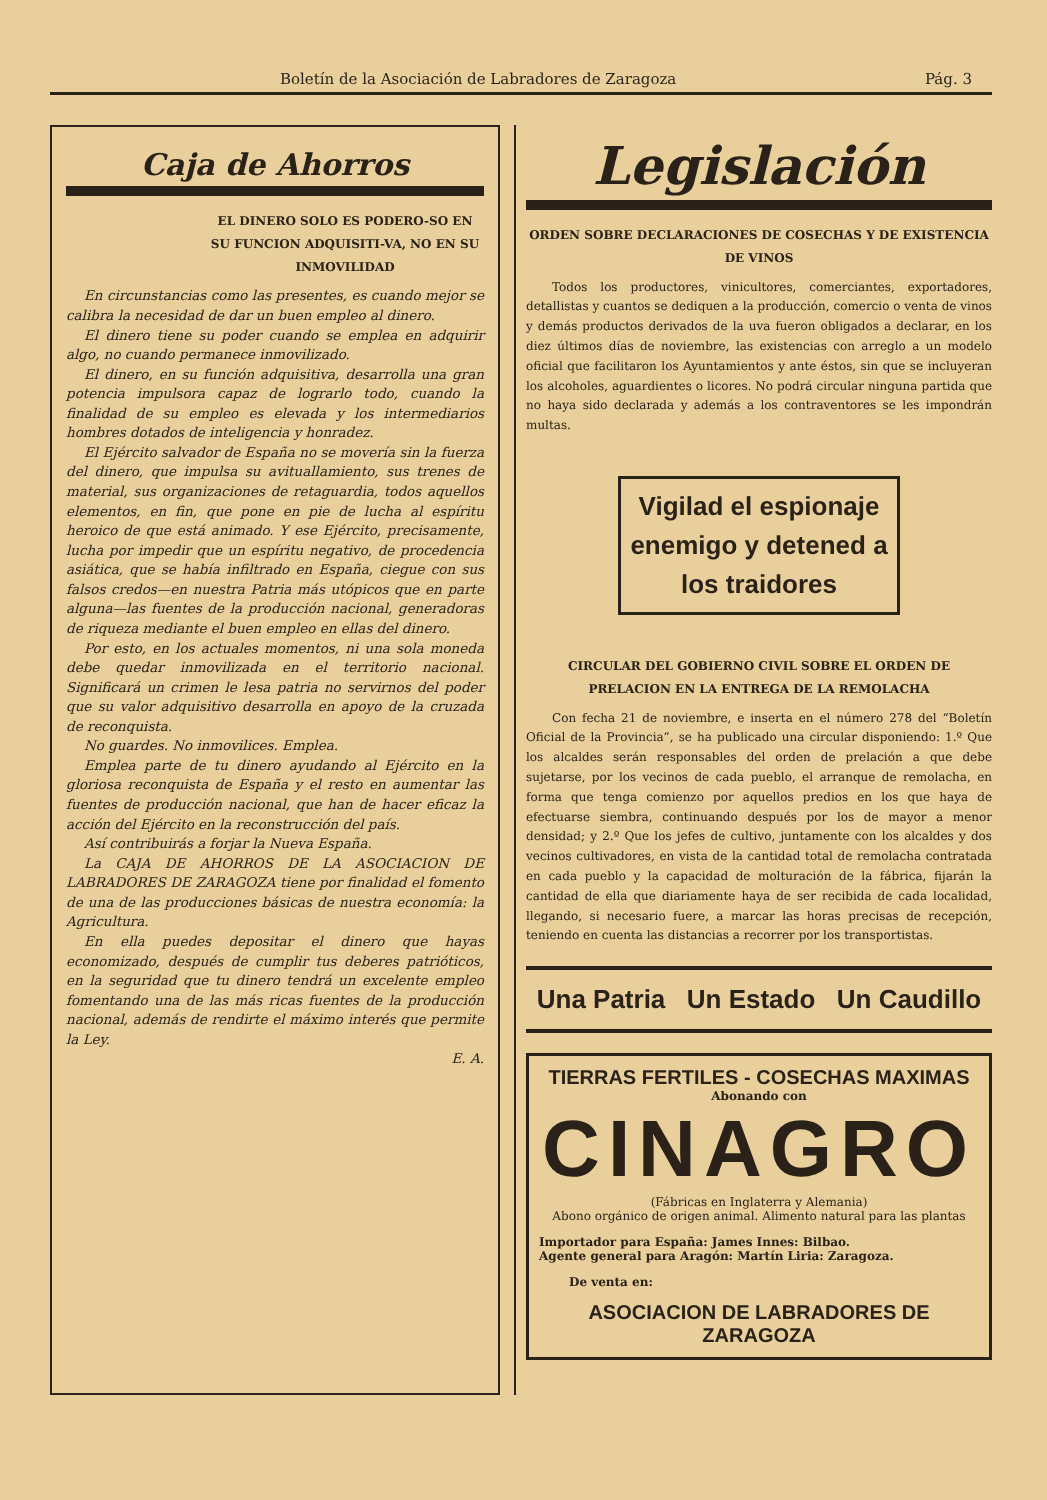Boletín de la Asociación de Labradores de Zaragoza Pág. 3
Caja de Ahorros
EL DINERO SOLO ES PODERO-SO EN SU FUNCION ADQUISITI-VA, NO EN SU INMOVILIDAD
En circunstancias como las presentes, es cuando mejor se calibra la necesidad de dar un buen empleo al dinero.
El dinero tiene su poder cuando se emplea en adquirir algo, no cuando permanece inmovilizado.
El dinero, en su función adquisitiva, desarrolla una gran potencia impulsora capaz de lograrlo todo, cuando la finalidad de su empleo es elevada y los intermediarios hombres dotados de inteligencia y honradez.
El Ejército salvador de España no se movería sin la fuerza del dinero, que impulsa su avituallamiento, sus trenes de material, sus organizaciones de retaguardia, todos aquellos elementos, en fin, que pone en pie de lucha al espíritu heroico de que está animado. Y ese Ejército, precisamente, lucha por impedir que un espíritu negativo, de procedencia asiática, que se había infiltrado en España, ciegue con sus falsos credos—en nuestra Patria más utópicos que en parte alguna—las fuentes de la producción nacional, generadoras de riqueza mediante el buen empleo en ellas del dinero.
Por esto, en los actuales momentos, ni una sola moneda debe quedar inmovilizada en el territorio nacional. Significará un crimen le lesa patria no servirnos del poder que su valor adquisitivo desarrolla en apoyo de la cruzada de reconquista.
No guardes. No inmovilices. Emplea.
Emplea parte de tu dinero ayudando al Ejército en la gloriosa reconquista de España y el resto en aumentar las fuentes de producción nacional, que han de hacer eficaz la acción del Ejército en la reconstrucción del país.
Así contribuirás a forjar la Nueva España.
La CAJA DE AHORROS DE LA ASOCIACION DE LABRADORES DE ZARAGOZA tiene por finalidad el fomento de una de las producciones básicas de nuestra economía: la Agricultura.
En ella puedes depositar el dinero que hayas economizado, después de cumplir tus deberes patrióticos, en la seguridad que tu dinero tendrá un excelente empleo fomentando una de las más ricas fuentes de la producción nacional, además de rendirte el máximo interés que permite la Ley.
E. A.
Legislación
ORDEN SOBRE DECLARACIONES DE COSECHAS Y DE EXISTENCIA DE VINOS
Todos los productores, vinicultores, comerciantes, exportadores, detallistas y cuantos se dediquen a la producción, comercio o venta de vinos y demás productos derivados de la uva fueron obligados a declarar, en los diez últimos días de noviembre, las existencias con arreglo a un modelo oficial que facilitaron los Ayuntamientos y ante éstos, sin que se incluyeran los alcoholes, aguardientes o licores. No podrá circular ninguna partida que no haya sido declarada y además a los contraventores se les impondrán multas.
Vigilad el espionaje enemigo y detened a los traidores
CIRCULAR DEL GOBIERNO CIVIL SOBRE EL ORDEN DE PRELACION EN LA ENTREGA DE LA REMOLACHA
Con fecha 21 de noviembre, e inserta en el número 278 del “Boletín Oficial de la Provincia”, se ha publicado una circular disponiendo: 1.º Que los alcaldes serán responsables del orden de prelación a que debe sujetarse, por los vecinos de cada pueblo, el arranque de remolacha, en forma que tenga comienzo por aquellos predios en los que haya de efectuarse siembra, continuando después por los de mayor a menor densidad; y 2.º Que los jefes de cultivo, juntamente con los alcaldes y dos vecinos cultivadores, en vista de la cantidad total de remolacha contratada en cada pueblo y la capacidad de molturación de la fábrica, fijarán la cantidad de ella que diariamente haya de ser recibida de cada localidad, llegando, si necesario fuere, a marcar las horas precisas de recepción, teniendo en cuenta las distancias a recorrer por los transportistas.
Una Patria Un Estado Un Caudillo
TIERRAS FERTILES - COSECHAS MAXIMAS
Abonando con
CINAGRO
(Fábricas en Inglaterra y Alemania)
Abono orgánico de origen animal. Alimento natural para las plantas
Importador para España: James Innes: Bilbao.
Agente general para Aragón: Martín Liria: Zaragoza.
De venta en:
ASOCIACION DE LABRADORES DE ZARAGOZA